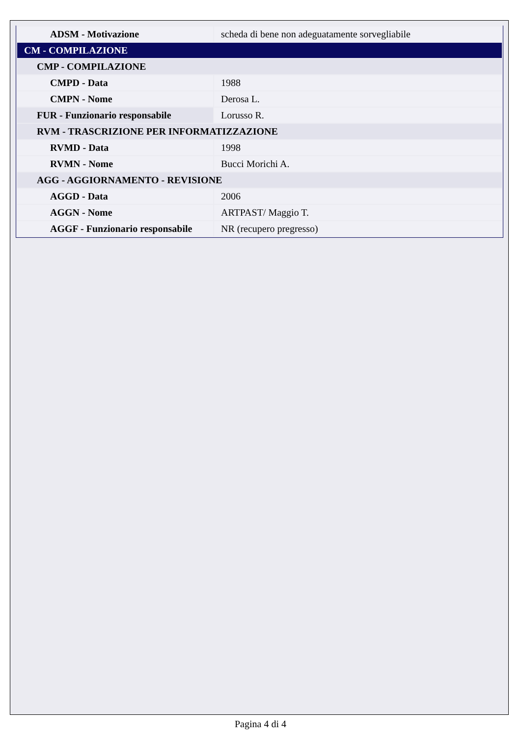| ADSM - Motivazione | scheda di bene non adeguatamente sorvegliabile |
| CM - COMPILAZIONE | |
| CMP - COMPILAZIONE | |
| CMPD - Data | 1988 |
| CMPN - Nome | Derosa L. |
| FUR - Funzionario responsabile | Lorusso R. |
| RVM - TRASCRIZIONE PER INFORMATIZZAZIONE | |
| RVMD - Data | 1998 |
| RVMN - Nome | Bucci Morichi A. |
| AGG - AGGIORNAMENTO - REVISIONE | |
| AGGD - Data | 2006 |
| AGGN - Nome | ARTPAST/ Maggio T. |
| AGGF - Funzionario responsabile | NR (recupero pregresso) |
Pagina 4 di 4